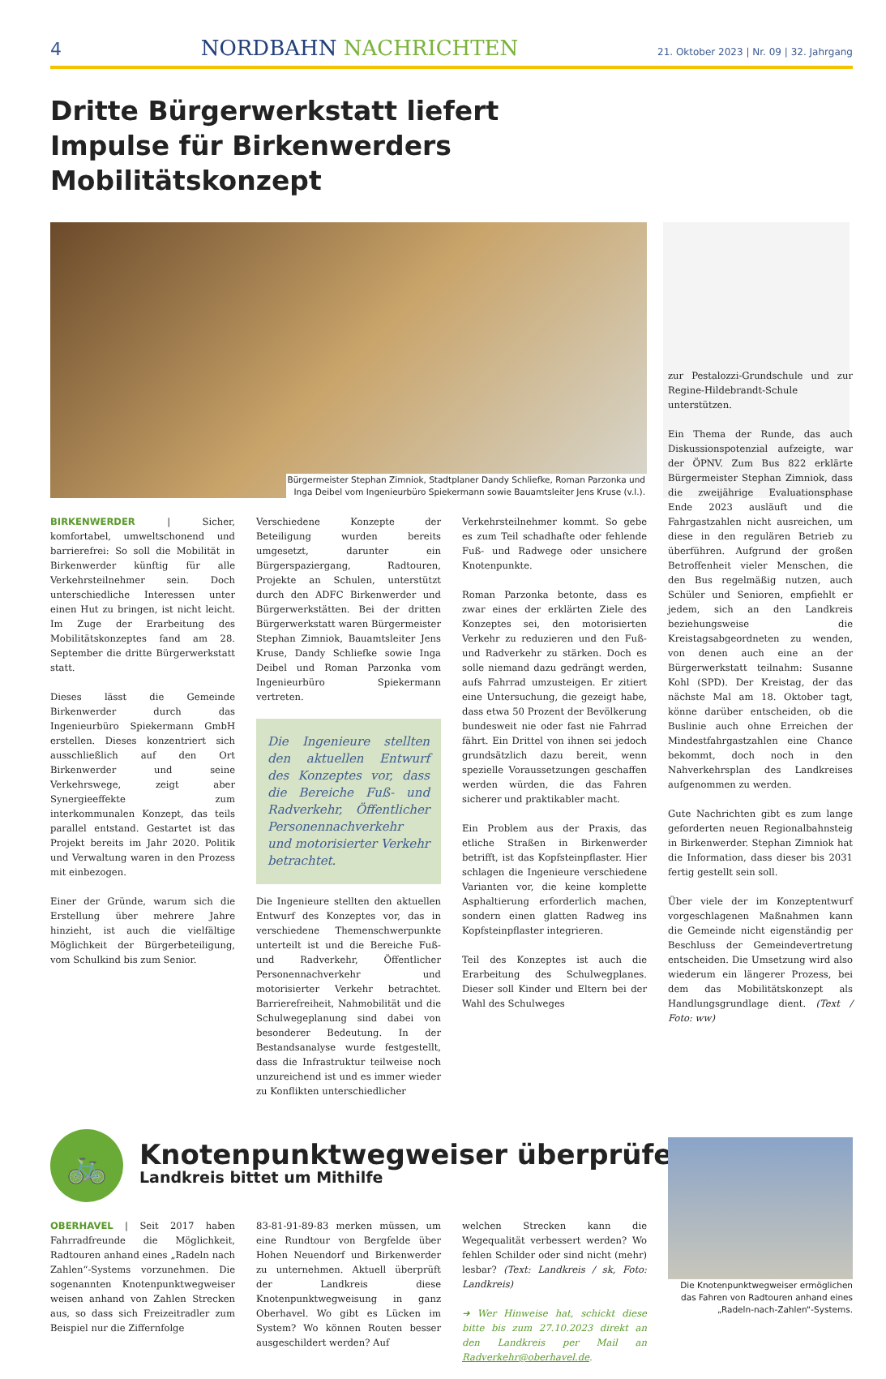4 NORDBAHN NACHRICHTEN 21. Oktober 2023 | Nr. 09 | 32. Jahrgang
Dritte Bürgerwerkstatt liefert Impulse für Birkenwerders Mobilitätskonzept
Bürgermeister Stephan Zimniok, Stadtplaner Dandy Schliefke, Roman Parzonka und
Inga Deibel vom Ingenieurbüro Spiekermann sowie Bauamtsleiter Jens Kruse (v.l.).
BIRKENWERDER | Sicher, komfortabel, umweltschonend und barrierefrei: So soll die Mobilität in Birkenwerder künftig für alle Verkehrsteilnehmer sein. Doch unterschiedliche Interessen unter einen Hut zu bringen, ist nicht leicht. Im Zuge der Erarbeitung des Mobilitätskonzeptes fand am 28. September die dritte Bürgerwerkstatt statt.
Dieses lässt die Gemeinde Birkenwerder durch das Ingenieurbüro Spiekermann GmbH erstellen. Dieses konzentriert sich ausschließlich auf den Ort Birkenwerder und seine Verkehrswege, zeigt aber Synergieeffekte zum interkommunalen Konzept, das teils parallel entstand. Gestartet ist das Projekt bereits im Jahr 2020. Politik und Verwaltung waren in den Prozess mit einbezogen.
Einer der Gründe, warum sich die Erstellung über mehrere Jahre hinzieht, ist auch die vielfältige Möglichkeit der Bürgerbeteiligung, vom Schulkind bis zum Senior.
Verschiedene Konzepte der Beteiligung wurden bereits umgesetzt, darunter ein Bürgerspaziergang, Radtouren, Projekte an Schulen, unterstützt durch den ADFC Birkenwerder und Bürgerwerkstätten. Bei der dritten Bürgerwerkstatt waren Bürgermeister Stephan Zimniok, Bauamtsleiter Jens Kruse, Dandy Schliefke sowie Inga Deibel und Roman Parzonka vom Ingenieurbüro Spiekermann vertreten.
Die Ingenieure stellten den aktuellen Entwurf des Konzeptes vor, dass die Bereiche Fuß- und Radverkehr, Öffentlicher Personennachverkehr und motorisierter Verkehr betrachtet.
Die Ingenieure stellten den aktuellen Entwurf des Konzeptes vor, das in verschiedene Themenschwerpunkte unterteilt ist und die Bereiche Fuß- und Radverkehr, Öffentlicher Personennachverkehr und motorisierter Verkehr betrachtet. Barrierefreiheit, Nahmobilität und die Schulwegeplanung sind dabei von besonderer Bedeutung. In der Bestandsanalyse wurde festgestellt, dass die Infrastruktur teilweise noch unzureichend ist und es immer wieder zu Konflikten unterschiedlicher
Verkehrsteilnehmer kommt. So gebe es zum Teil schadhafte oder fehlende Fuß- und Radwege oder unsichere Knotenpunkte.
Roman Parzonka betonte, dass es zwar eines der erklärten Ziele des Konzeptes sei, den motorisierten Verkehr zu reduzieren und den Fuß- und Radverkehr zu stärken. Doch es solle niemand dazu gedrängt werden, aufs Fahrrad umzusteigen. Er zitiert eine Untersuchung, die gezeigt habe, dass etwa 50 Prozent der Bevölkerung bundesweit nie oder fast nie Fahrrad fährt. Ein Drittel von ihnen sei jedoch grundsätzlich dazu bereit, wenn spezielle Voraussetzungen geschaffen werden würden, die das Fahren sicherer und praktikabler macht.
Ein Problem aus der Praxis, das etliche Straßen in Birkenwerder betrifft, ist das Kopfsteinpflaster. Hier schlagen die Ingenieure verschiedene Varianten vor, die keine komplette Asphaltierung erforderlich machen, sondern einen glatten Radweg ins Kopfsteinpflaster integrieren.
Teil des Konzeptes ist auch die Erarbeitung des Schulwegplanes. Dieser soll Kinder und Eltern bei der Wahl des Schulweges
zur Pestalozzi-Grundschule und zur Regine-Hildebrandt-Schule unterstützen.
Ein Thema der Runde, das auch Diskussionspotenzial aufzeigte, war der ÖPNV. Zum Bus 822 erklärte Bürgermeister Stephan Zimniok, dass die zweijährige Evaluationsphase Ende 2023 ausläuft und die Fahrgastzahlen nicht ausreichen, um diese in den regulären Betrieb zu überführen. Aufgrund der großen Betroffenheit vieler Menschen, die den Bus regelmäßig nutzen, auch Schüler und Senioren, empfiehlt er jedem, sich an den Landkreis beziehungsweise die Kreistagsabgeordneten zu wenden, von denen auch eine an der Bürgerwerkstatt teilnahm: Susanne Kohl (SPD). Der Kreistag, der das nächste Mal am 18. Oktober tagt, könne darüber entscheiden, ob die Buslinie auch ohne Erreichen der Mindestfahrgastzahlen eine Chance bekommt, doch noch in den Nahverkehrsplan des Landkreises aufgenommen zu werden.
Gute Nachrichten gibt es zum lange geforderten neuen Regionalbahnsteig in Birkenwerder. Stephan Zimniok hat die Information, dass dieser bis 2031 fertig gestellt sein soll.
Über viele der im Konzeptentwurf vorgeschlagenen Maßnahmen kann die Gemeinde nicht eigenständig per Beschluss der Gemeindevertretung entscheiden. Die Umsetzung wird also wiederum ein längerer Prozess, bei dem das Mobilitätskonzept als Handlungsgrundlage dient. (Text / Foto: ww)
🚲
Knotenpunktwegweiser überprüfen
Landkreis bittet um Mithilfe
OBERHAVEL | Seit 2017 haben Fahrradfreunde die Möglichkeit, Radtouren anhand eines „Radeln nach Zahlen“-Systems vorzunehmen. Die sogenannten Knotenpunktwegweiser weisen anhand von Zahlen Strecken aus, so dass sich Freizeitradler zum Beispiel nur die Ziffernfolge
83-81-91-89-83 merken müssen, um eine Rundtour von Bergfelde über Hohen Neuendorf und Birkenwerder zu unternehmen. Aktuell überprüft der Landkreis diese Knotenpunktwegweisung in ganz Oberhavel. Wo gibt es Lücken im System? Wo können Routen besser ausgeschildert werden? Auf
welchen Strecken kann die Wegequalität verbessert werden? Wo fehlen Schilder oder sind nicht (mehr) lesbar? (Text: Landkreis / sk, Foto: Landkreis)
➜ Wer Hinweise hat, schickt diese bitte bis zum 27.10.2023 direkt an den Landkreis per Mail an Radverkehr@oberhavel.de.
Die Knotenpunktwegweiser ermöglichen das Fahren von Radtouren anhand eines „Radeln-nach-Zahlen“-Systems.